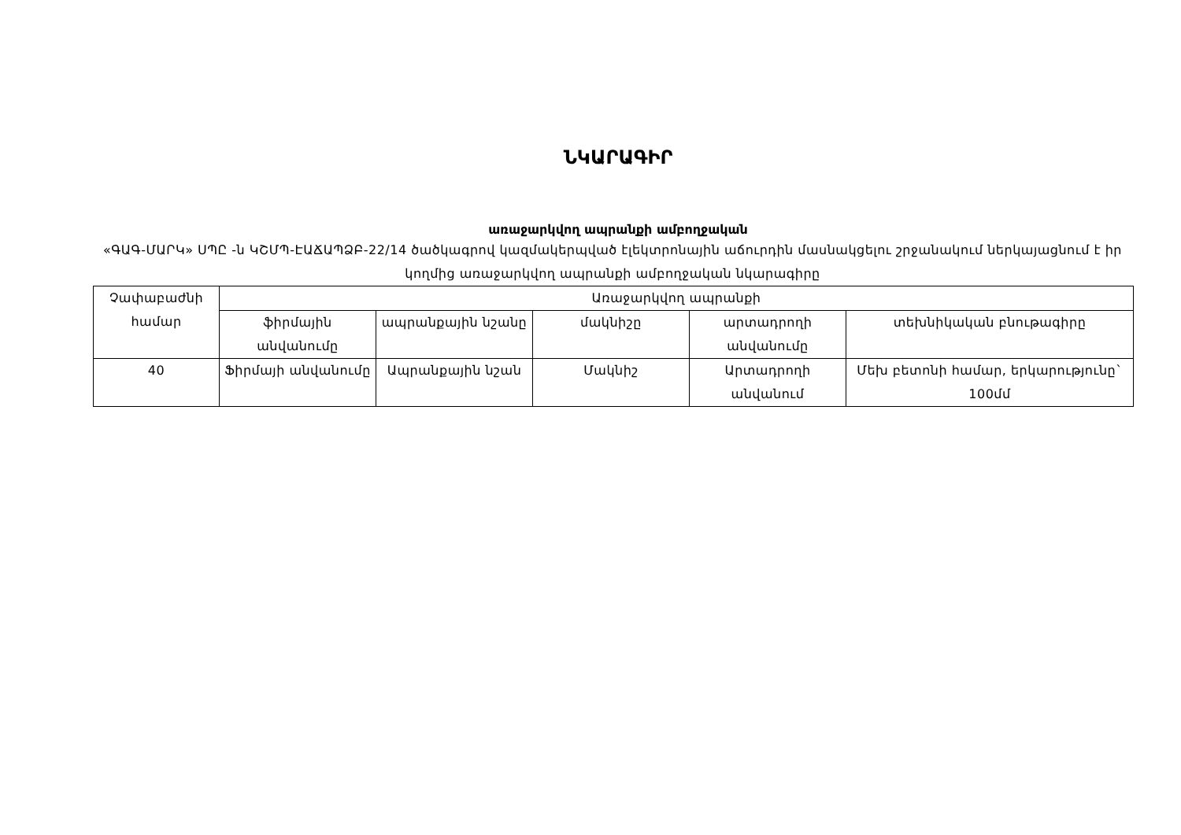ՆԿԱՐԱԳԻՐ
առաջարկվող ապրանքի ամբողջական
«ԳԱԳ-ՄԱՐԿ» ՍՊԸ -ն ԿՇՄՊ-ԷԱՃԱՊՁԲ-22/14 ծածկագրով կազմակերպված էլեկտրոնային աճուրդին մասնակցելու շրջանակում ներկայացնում է իր կողմից առաջարկվող ապրանքի ամբողջական նկարագիրը
| Չափաբաժնի համար | Առաջարկվող ապրանքի | | | | |
| --- | --- | --- | --- | --- | --- |
| | ֆիրմային անվանումը | ապրանքային նշանը | մակնիշը | արտադրողի անվանումը | տեխնիկական բնութագիրը |
| 40 | Ֆիրմայի անվանումը | Ապրանքային նշան | Մակնիշ | Արտադրողի անվանում | Մեխ բետոնի համար, երկարությունը` 100մմ |